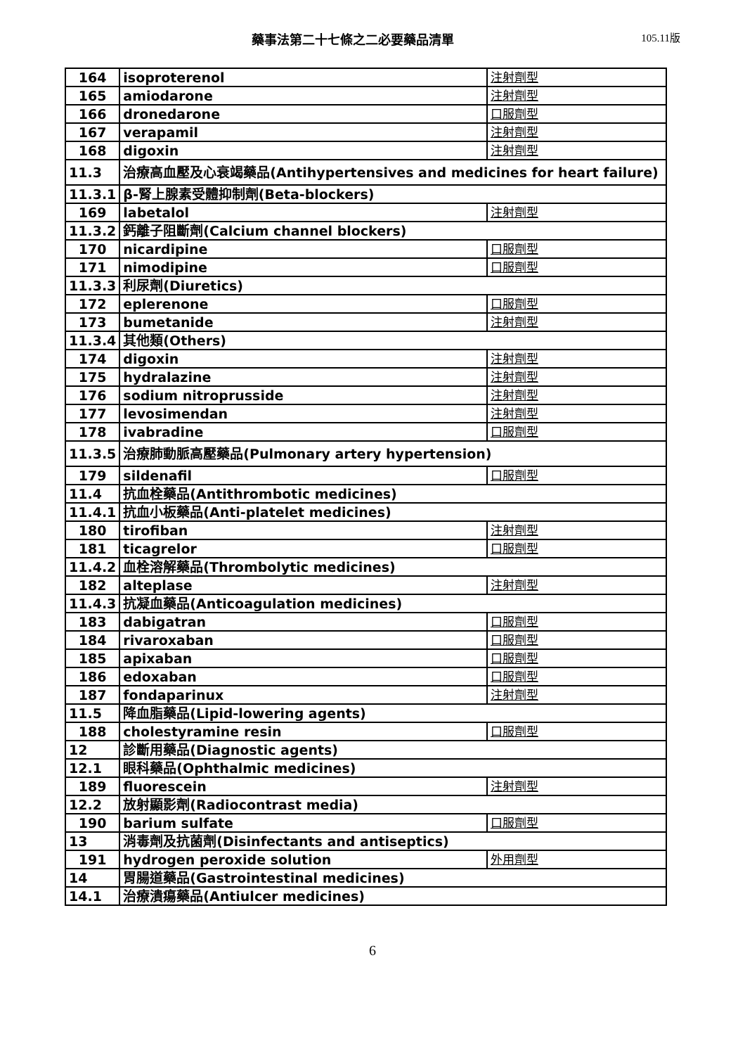藥事法第二十七條之二必要藥品清單
105.11版
| 164 | isoproterenol | 注射劑型 |
| 165 | amiodarone | 注射劑型 |
| 166 | dronedarone | 口服劑型 |
| 167 | verapamil | 注射劑型 |
| 168 | digoxin | 注射劑型 |
| 11.3 | 治療高血壓及心衰竭藥品(Antihypertensives and medicines for heart failure) | |
| 11.3.1 | β-腎上腺素受體抑制劑(Beta-blockers) | |
| 169 | labetalol | 注射劑型 |
| 11.3.2 | 鈣離子阻斷劑(Calcium channel blockers) | |
| 170 | nicardipine | 口服劑型 |
| 171 | nimodipine | 口服劑型 |
| 11.3.3 | 利尿劑(Diuretics) | |
| 172 | eplerenone | 口服劑型 |
| 173 | bumetanide | 注射劑型 |
| 11.3.4 | 其他類(Others) | |
| 174 | digoxin | 注射劑型 |
| 175 | hydralazine | 注射劑型 |
| 176 | sodium nitroprusside | 注射劑型 |
| 177 | levosimendan | 注射劑型 |
| 178 | ivabradine | 口服劑型 |
| 11.3.5 | 治療肺動脈高壓藥品(Pulmonary artery hypertension) | |
| 179 | sildenafil | 口服劑型 |
| 11.4 | 抗血栓藥品(Antithrombotic medicines) | |
| 11.4.1 | 抗血小板藥品(Anti-platelet medicines) | |
| 180 | tirofiban | 注射劑型 |
| 181 | ticagrelor | 口服劑型 |
| 11.4.2 | 血栓溶解藥品(Thrombolytic medicines) | |
| 182 | alteplase | 注射劑型 |
| 11.4.3 | 抗凝血藥品(Anticoagulation medicines) | |
| 183 | dabigatran | 口服劑型 |
| 184 | rivaroxaban | 口服劑型 |
| 185 | apixaban | 口服劑型 |
| 186 | edoxaban | 口服劑型 |
| 187 | fondaparinux | 注射劑型 |
| 11.5 | 降血脂藥品(Lipid-lowering agents) | |
| 188 | cholestyramine resin | 口服劑型 |
| 12 | 診斷用藥品(Diagnostic agents) | |
| 12.1 | 眼科藥品(Ophthalmic medicines) | |
| 189 | fluorescein | 注射劑型 |
| 12.2 | 放射顯影劑(Radiocontrast media) | |
| 190 | barium sulfate | 口服劑型 |
| 13 | 消毒劑及抗菌劑(Disinfectants and antiseptics) | |
| 191 | hydrogen peroxide solution | 外用劑型 |
| 14 | 胃腸道藥品(Gastrointestinal medicines) | |
| 14.1 | 治療潰瘍藥品(Antiulcer medicines) | |
6